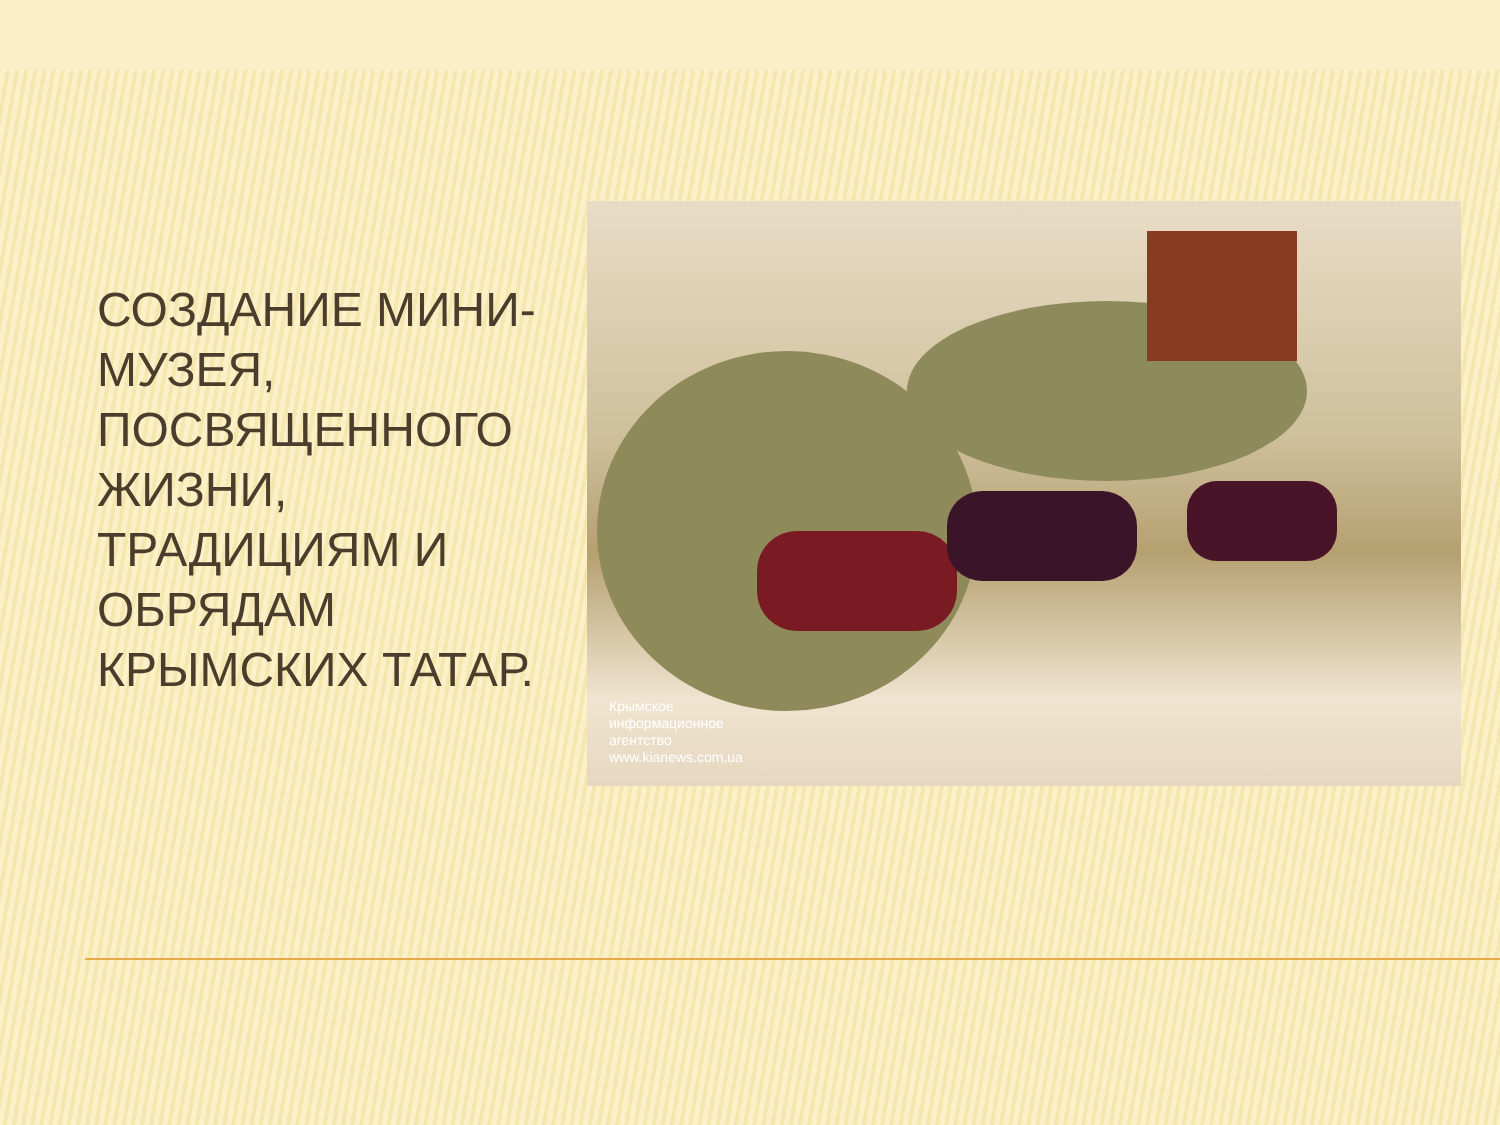СОЗДАНИЕ МИНИ-МУЗЕЯ, ПОСВЯЩЕННОГО ЖИЗНИ, ТРАДИЦИЯМ И ОБРЯДАМ КРЫМСКИХ ТАТАР.
Крымское
информационное
агентство
www.kianews.com.ua